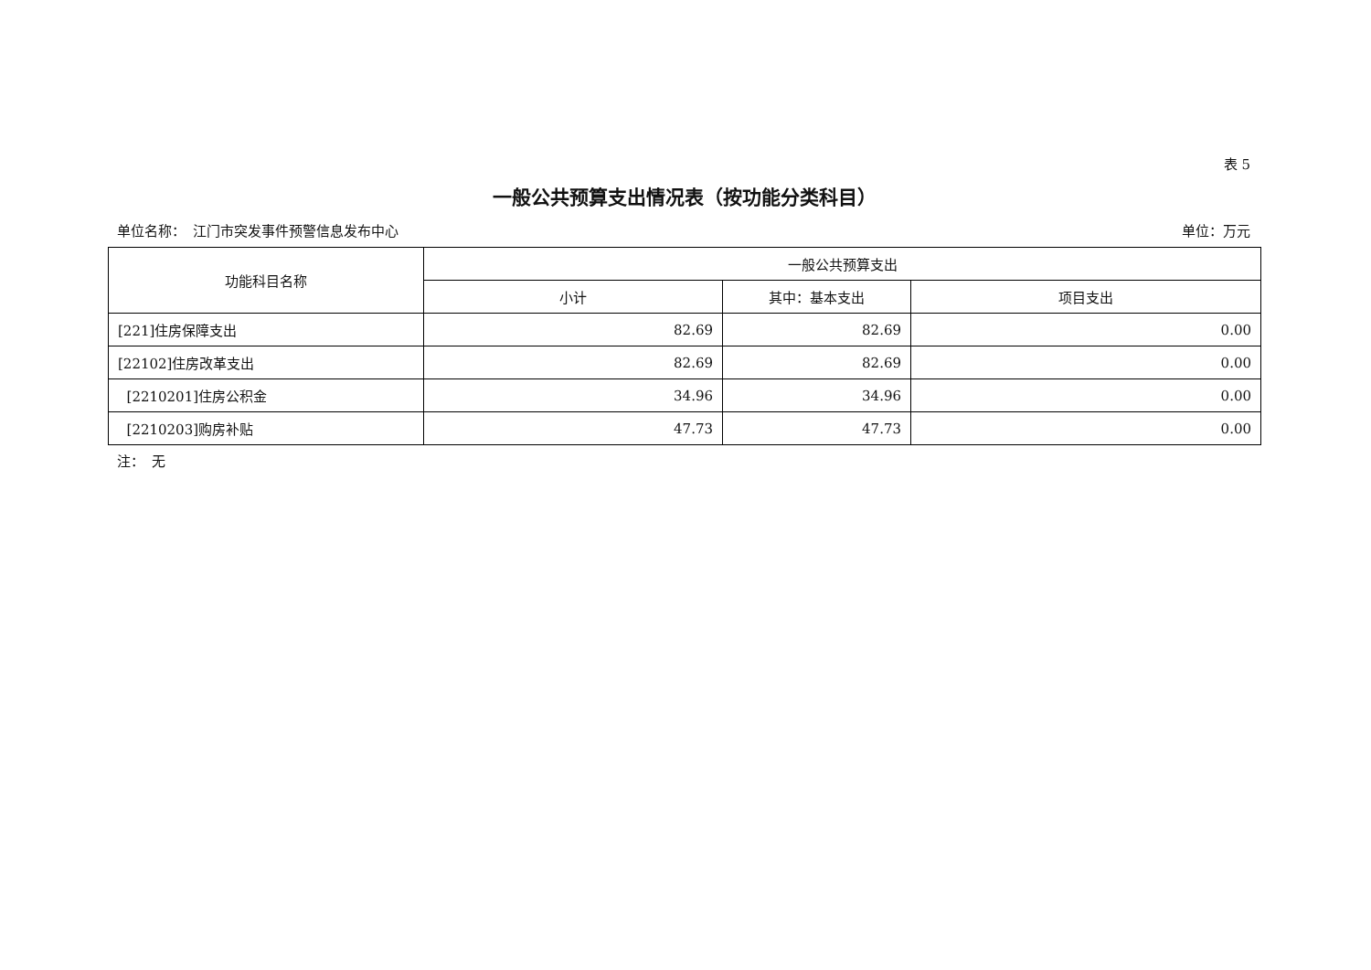表 5
一般公共预算支出情况表（按功能分类科目）
单位名称：　江门市突发事件预警信息发布中心 单位：万元
| 功能科目名称 | 一般公共预算支出 | | |
| --- | --- | --- | --- |
| | 小计 | 其中：基本支出 | 项目支出 |
| [221]住房保障支出 | 82.69 | 82.69 | 0.00 |
| [22102]住房改革支出 | 82.69 | 82.69 | 0.00 |
| [2210201]住房公积金 | 34.96 | 34.96 | 0.00 |
| [2210203]购房补贴 | 47.73 | 47.73 | 0.00 |
注：　无